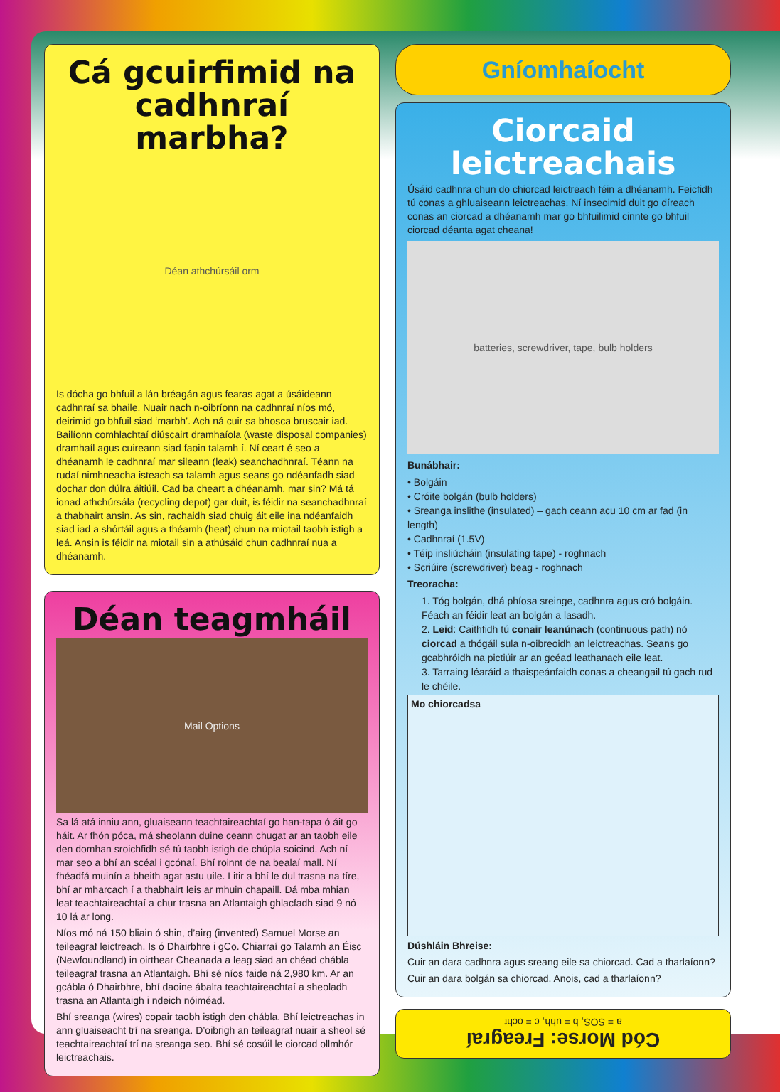Cá gcuirfimid na cadhnraí marbha?
Déan athchúrsáil orm
Is dócha go bhfuil a lán bréagán agus fearas agat a úsáideann cadhnraí sa bhaile. Nuair nach n-oibríonn na cadhnraí níos mó, deirimid go bhfuil siad ‘marbh’. Ach ná cuir sa bhosca bruscair iad. Bailíonn comhlachtaí diúscairt dramhaíola (waste disposal companies) dramhaíl agus cuireann siad faoin talamh í. Ní ceart é seo a dhéanamh le cadhnraí mar sileann (leak) seanchadhnraí. Téann na rudaí nimhneacha isteach sa talamh agus seans go ndéanfadh siad dochar don dúlra áitiúil. Cad ba cheart a dhéanamh, mar sin? Má tá ionad athchúrsála (recycling depot) gar duit, is féidir na seanchadhnraí a thabhairt ansin. As sin, rachaidh siad chuig áit eile ina ndéanfaidh siad iad a shórtáil agus a théamh (heat) chun na miotail taobh istigh a leá. Ansin is féidir na miotail sin a athúsáid chun cadhnraí nua a dhéanamh.
Déan teagmháil
Mail Options
Sa lá atá inniu ann, gluaiseann teachtaireachtaí go han-tapa ó áit go háit. Ar fhón póca, má sheolann duine ceann chugat ar an taobh eile den domhan sroichfidh sé tú taobh istigh de chúpla soicind. Ach ní mar seo a bhí an scéal i gcónaí. Bhí roinnt de na bealaí mall. Ní fhéadfá muinín a bheith agat astu uile. Litir a bhí le dul trasna na tíre, bhí ar mharcach í a thabhairt leis ar mhuin chapaill. Dá mba mhian leat teachtaireachtaí a chur trasna an Atlantaigh ghlacfadh siad 9 nó 10 lá ar long.
Níos mó ná 150 bliain ó shin, d’airg (invented) Samuel Morse an teileagraf leictreach. Is ó Dhairbhre i gCo. Chiarraí go Talamh an Éisc (Newfoundland) in oirthear Cheanada a leag siad an chéad chábla teileagraf trasna an Atlantaigh. Bhí sé níos faide ná 2,980 km. Ar an gcábla ó Dhairbhre, bhí daoine ábalta teachtaireachtaí a sheoladh trasna an Atlantaigh i ndeich nóiméad.
Bhí sreanga (wires) copair taobh istigh den chábla. Bhí leictreachas in ann gluaiseacht trí na sreanga. D’oibrigh an teileagraf nuair a sheol sé teachtaireachtaí trí na sreanga seo. Bhí sé cosúil le ciorcad ollmhór leictreachais.
Gníomhaíocht
Ciorcaid leictreachais
Úsáid cadhnra chun do chiorcad leictreach féin a dhéanamh. Feicfidh tú conas a ghluaiseann leictreachas. Ní inseoimid duit go díreach conas an ciorcad a dhéanamh mar go bhfuilimid cinnte go bhfuil ciorcad déanta agat cheana!
batteries, screwdriver, tape, bulb holders
Bunábhair:
• Bolgáin
• Cróite bolgán (bulb holders)
• Sreanga inslithe (insulated) – gach ceann acu 10 cm ar fad (in length)
• Cadhnraí (1.5V)
• Téip insliúcháin (insulating tape) - roghnach
• Scriúire (screwdriver) beag - roghnach
Treoracha:
1. Tóg bolgán, dhá phíosa sreinge, cadhnra agus cró bolgáin. Féach an féidir leat an bolgán a lasadh.
2. Leid: Caithfidh tú conair leanúnach (continuous path) nó ciorcad a thógáil sula n-oibreoidh an leictreachas. Seans go gcabhróidh na pictiúir ar an gcéad leathanach eile leat.
3. Tarraing léaráid a thaispeánfaidh conas a cheangail tú gach rud le chéile.
Mo chiorcadsa
Dúshláin Bhreise:
Cuir an dara cadhnra agus sreang eile sa chiorcad. Cad a tharlaíonn?
Cuir an dara bolgán sa chiorcad. Anois, cad a tharlaíonn?
Cód Morse: Freagraí
a = SOS, b = uhh, c = ocht